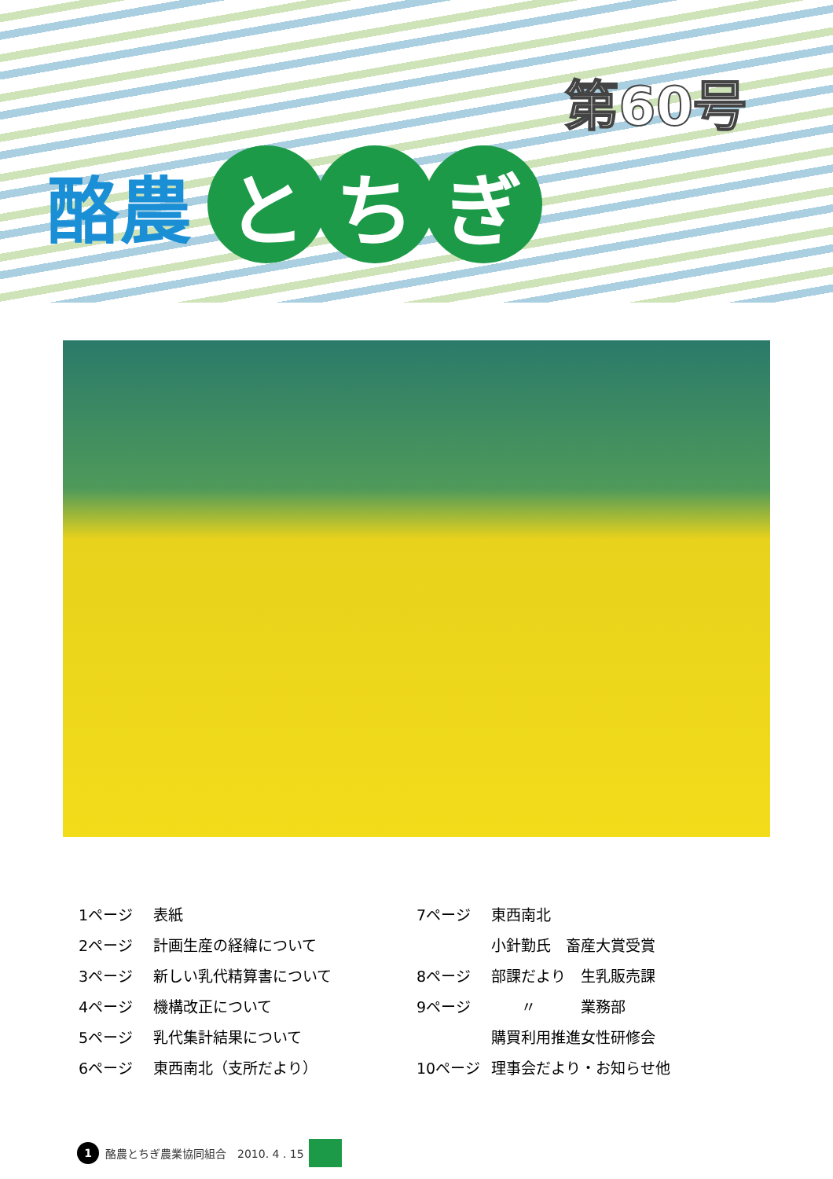第60号
酪農
と ち ぎ
1ページ 表紙
2ページ 計画生産の経緯について
3ページ 新しい乳代精算書について
4ページ 機構改正について
5ページ 乳代集計結果について
6ページ 東西南北（支所だより）
7ページ 東西南北
小針勤氏　畜産大賞受賞
8ページ 部課だより　生乳販売課
9ページ　　〃　　　業務部
購買利用推進女性研修会
10ページ 理事会だより・お知らせ他
1
酪農とちぎ農業協同組合　2010. 4 . 15